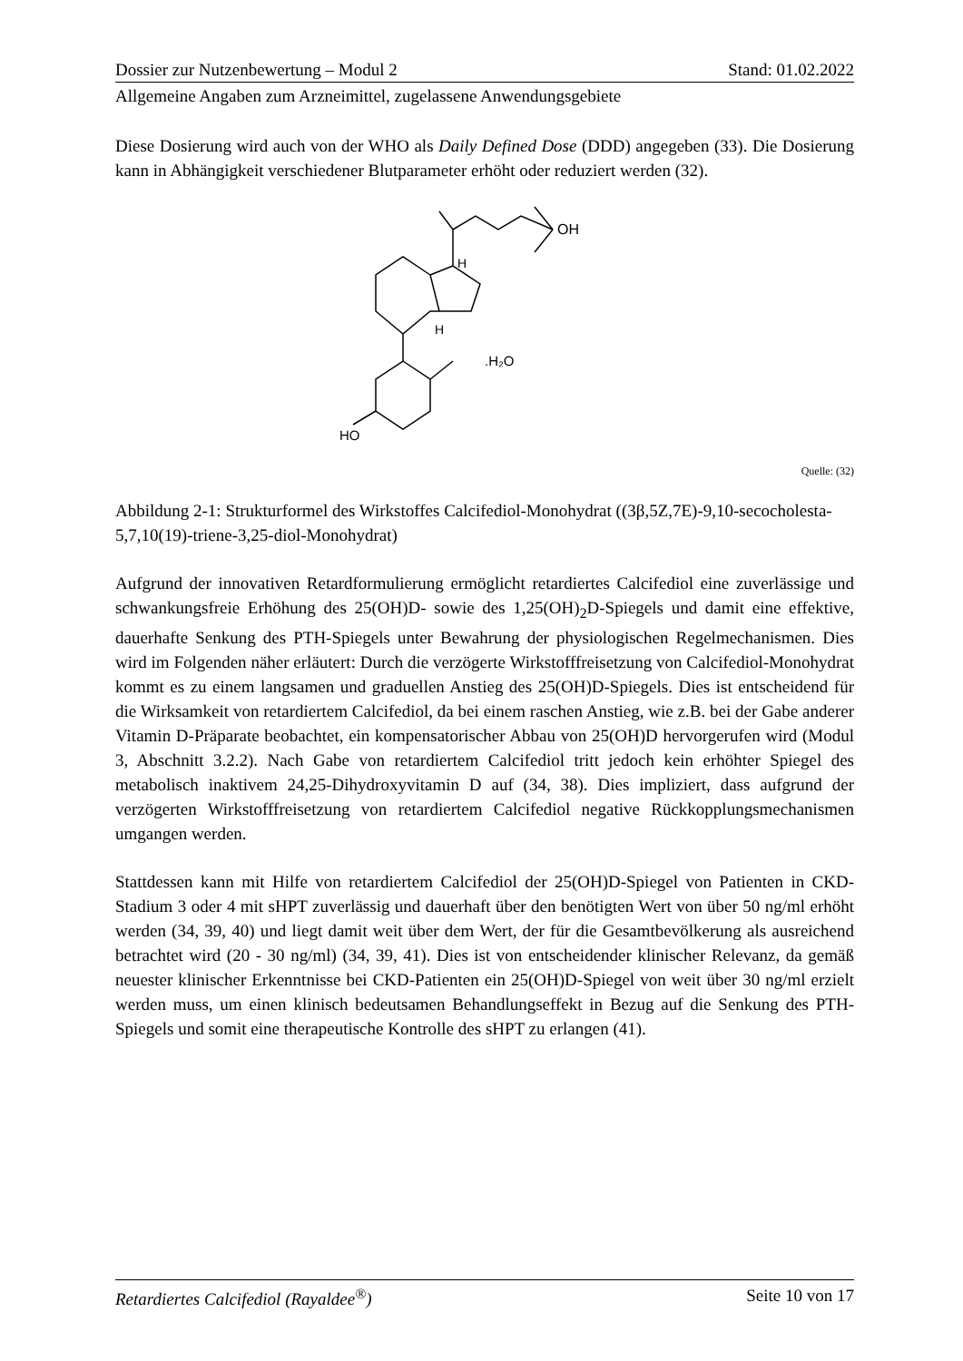Dossier zur Nutzenbewertung – Modul 2 Stand: 01.02.2022
Allgemeine Angaben zum Arzneimittel, zugelassene Anwendungsgebiete
Diese Dosierung wird auch von der WHO als Daily Defined Dose (DDD) angegeben (33). Die Dosierung kann in Abhängigkeit verschiedener Blutparameter erhöht oder reduziert werden (32).
OH
H
H
.H₂O
HO
Quelle: (32)
Abbildung 2-1: Strukturformel des Wirkstoffes Calcifediol-Monohydrat ((3β,5Z,7E)-9,10-secocholesta-5,7,10(19)-triene-3,25-diol-Monohydrat)
Aufgrund der innovativen Retardformulierung ermöglicht retardiertes Calcifediol eine zuverlässige und schwankungsfreie Erhöhung des 25(OH)D- sowie des 1,25(OH)<sub>2</sub>D-Spiegels und damit eine effektive, dauerhafte Senkung des PTH-Spiegels unter Bewahrung der physiologischen Regelmechanismen. Dies wird im Folgenden näher erläutert: Durch die verzögerte Wirkstofffreisetzung von Calcifediol-Monohydrat kommt es zu einem langsamen und graduellen Anstieg des 25(OH)D-Spiegels. Dies ist entscheidend für die Wirksamkeit von retardiertem Calcifediol, da bei einem raschen Anstieg, wie z.B. bei der Gabe anderer Vitamin D-Präparate beobachtet, ein kompensatorischer Abbau von 25(OH)D hervorgerufen wird (Modul 3, Abschnitt 3.2.2). Nach Gabe von retardiertem Calcifediol tritt jedoch kein erhöhter Spiegel des metabolisch inaktivem 24,25-Dihydroxyvitamin D auf (34, 38). Dies impliziert, dass aufgrund der verzögerten Wirkstofffreisetzung von retardiertem Calcifediol negative Rückkopplungsmechanismen umgangen werden.
Stattdessen kann mit Hilfe von retardiertem Calcifediol der 25(OH)D-Spiegel von Patienten in CKD-Stadium 3 oder 4 mit sHPT zuverlässig und dauerhaft über den benötigten Wert von über 50 ng/ml erhöht werden (34, 39, 40) und liegt damit weit über dem Wert, der für die Gesamtbevölkerung als ausreichend betrachtet wird (20 - 30 ng/ml) (34, 39, 41). Dies ist von entscheidender klinischer Relevanz, da gemäß neuester klinischer Erkenntnisse bei CKD-Patienten ein 25(OH)D-Spiegel von weit über 30 ng/ml erzielt werden muss, um einen klinisch bedeutsamen Behandlungseffekt in Bezug auf die Senkung des PTH-Spiegels und somit eine therapeutische Kontrolle des sHPT zu erlangen (41).
Retardiertes Calcifediol (Rayaldee<sup>®</sup>) Seite 10 von 17